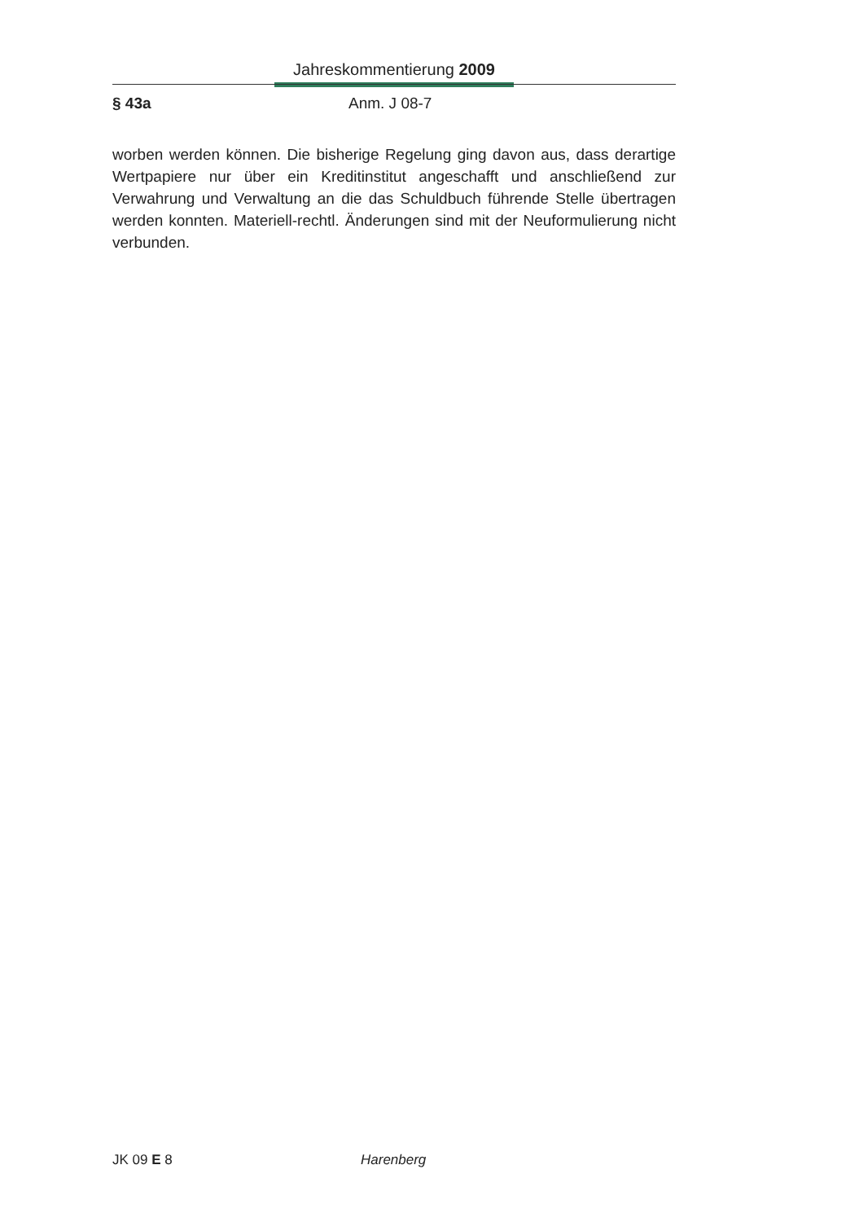Jahreskommentierung 2009
§ 43a Anm. J 08-7
worben werden können. Die bisherige Regelung ging davon aus, dass derartige Wertpapiere nur über ein Kreditinstitut angeschafft und anschließend zur Verwahrung und Verwaltung an die das Schuldbuch führende Stelle übertragen werden konnten. Materiell-rechtl. Änderungen sind mit der Neuformulierung nicht verbunden.
JK 09 E 8 Harenberg